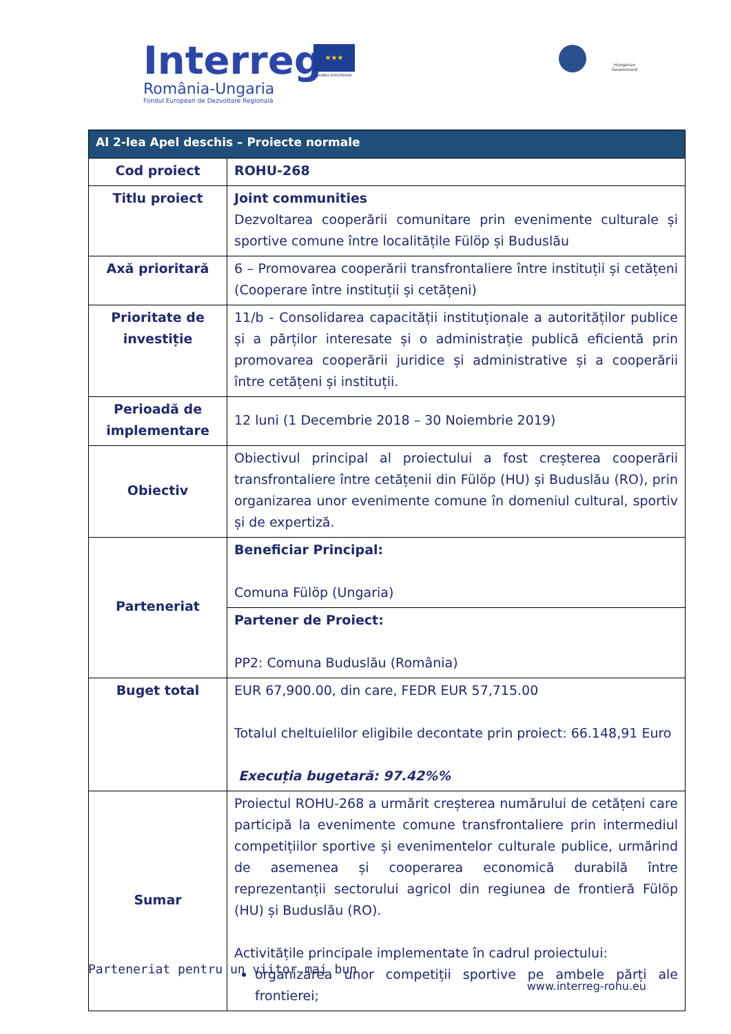Interreg
România-Ungaria
Fondul European de Dezvoltare Regională
★★★
UNIUNEA EUROPEANĂ
Hungarian
Government
| Al 2-lea Apel deschis – Proiecte normale | |
| --- | --- |
| Cod proiect | ROHU-268 |
| Titlu proiect | Joint communities Dezvoltarea cooperării comunitare prin evenimente culturale și sportive comune între localitățile Fülöp și Buduslău |
| Axă prioritară | 6 – Promovarea cooperării transfrontaliere între instituții și cetățeni (Cooperare între instituții și cetățeni) |
| Prioritate de investiție | 11/b - Consolidarea capacității instituționale a autorităților publice și a părților interesate și o administrație publică eficientă prin promovarea cooperării juridice și administrative și a cooperării între cetățeni și instituții. |
| Perioadă de implementare | 12 luni (1 Decembrie 2018 – 30 Noiembrie 2019) |
| Obiectiv | Obiectivul principal al proiectului a fost creșterea cooperării transfrontaliere între cetățenii din Fülöp (HU) și Buduslău (RO), prin organizarea unor evenimente comune în domeniul cultural, sportiv și de expertiză. |
| Parteneriat | Beneficiar Principal: Comuna Fülöp (Ungaria) |
| | Partener de Proiect: PP2: Comuna Buduslău (România) |
| Buget total | EUR 67,900.00, din care, FEDR EUR 57,715.00 Totalul cheltuielilor eligibile decontate prin proiect: 66.148,91 Euro Execuția bugetară: 97.42%% |
| Sumar | Proiectul ROHU-268 a urmărit creșterea numărului de cetățeni care participă la evenimente comune transfrontaliere prin intermediul competițiilor sportive și evenimentelor culturale publice, urmărind de asemenea și cooperarea economică durabilă între reprezentanții sectorului agricol din regiunea de frontieră Fülöp (HU) și Buduslău (RO). Activitățile principale implementate în cadrul proiectului: organizarea unor competiții sportive pe ambele părți ale frontierei; |
Parteneriat pentru un viitor mai bun
www.interreg-rohu.eu